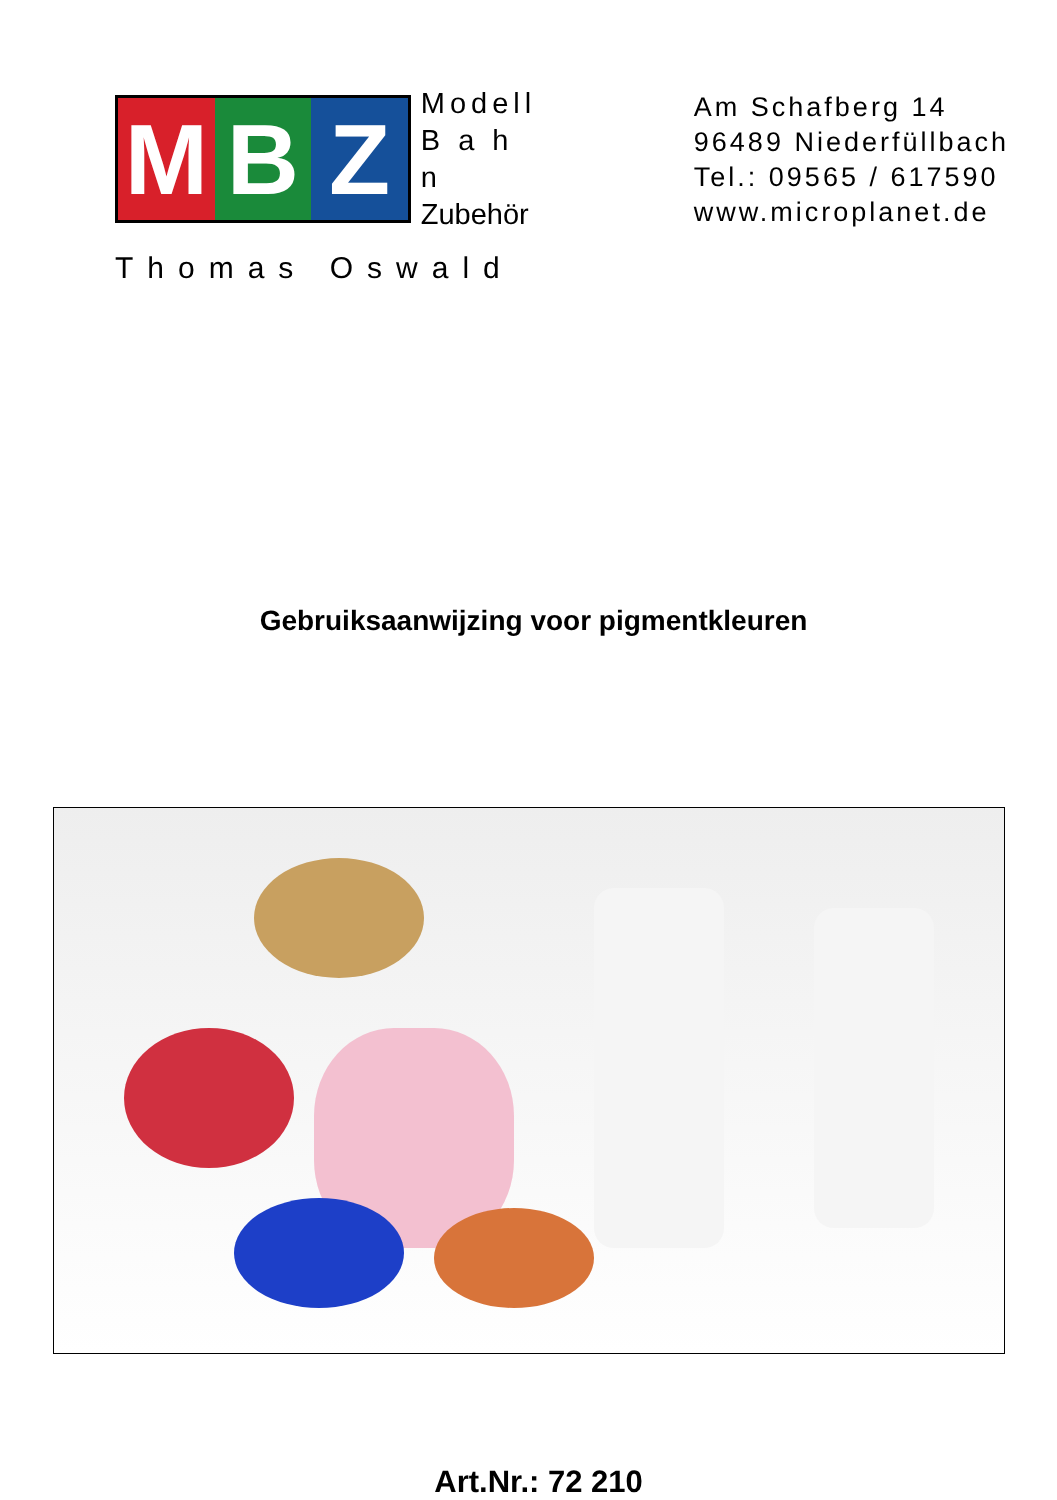M B Z
Modell
B a h n
Zubehör
Thomas Oswald
Am Schafberg 14
96489 Niederfüllbach
Tel.: 09565 / 617590
www.microplanet.de
Gebruiksaanwijzing voor pigmentkleuren
Art.Nr.: 72 210